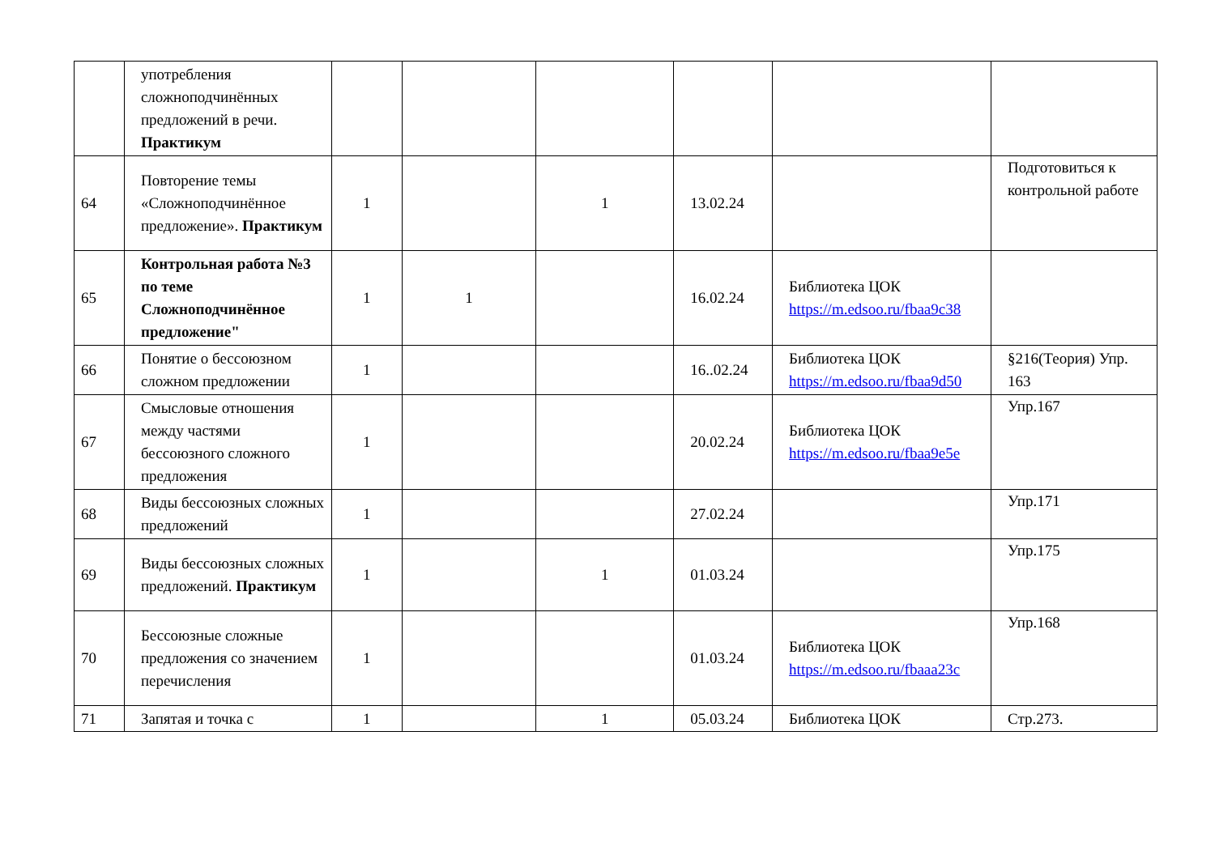| | употребления сложноподчинённых предложений в речи. Практикум | | | | | | |
| 64 | Повторение темы «Сложноподчинённое предложение». Практикум | 1 | | 1 | 13.02.24 | | Подготовиться к контрольной работе |
| 65 | Контрольная работа №3 по теме Сложноподчинённое предложение" | 1 | 1 | | 16.02.24 | Библиотека ЦОК https://m.edsoo.ru/fbaa9c38 | |
| 66 | Понятие о бессоюзном сложном предложении | 1 | | | 16..02.24 | Библиотека ЦОК https://m.edsoo.ru/fbaa9d50 | §216(Теория) Упр. 163 |
| 67 | Смысловые отношения между частями бессоюзного сложного предложения | 1 | | | 20.02.24 | Библиотека ЦОК https://m.edsoo.ru/fbaa9e5e | Упр.167 |
| 68 | Виды бессоюзных сложных предложений | 1 | | | 27.02.24 | | Упр.171 |
| 69 | Виды бессоюзных сложных предложений. Практикум | 1 | | 1 | 01.03.24 | | Упр.175 |
| 70 | Бессоюзные сложные предложения со значением перечисления | 1 | | | 01.03.24 | Библиотека ЦОК https://m.edsoo.ru/fbaaa23c | Упр.168 |
| 71 | Запятая и точка с | 1 | | 1 | 05.03.24 | Библиотека ЦОК | Стр.273. |